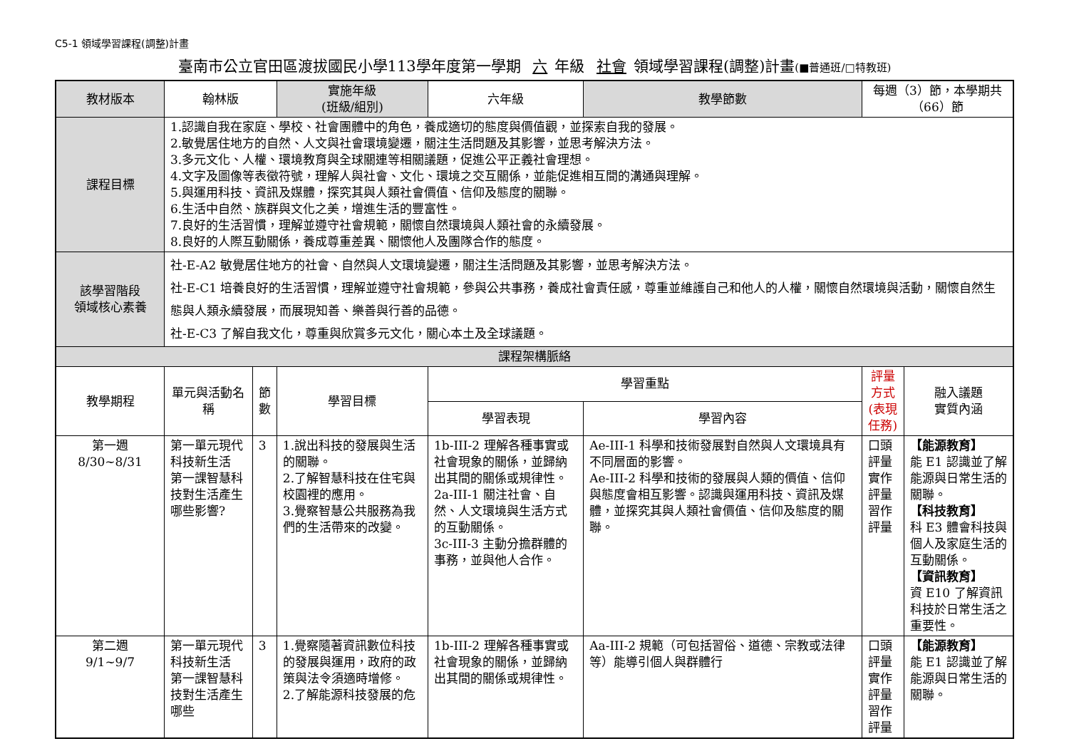C5-1 領域學習課程(調整)計畫
臺南市公立官田區渡拔國民小學113學年度第一學期 六 年級 社會 領域學習課程(調整)計畫(■普通班/□特教班)
| 教材版本 | 翰林版 | | 實施年級 (班級/組別) | 六年級 | 教學節數 | 每週（3）節，本學期共（66）節 | |
| 課程目標 | 1.認識自我在家庭、學校、社會團體中的角色，養成適切的態度與價值觀，並探索自我的發展。 2.敏覺居住地方的自然、人文與社會環境變遷，關注生活問題及其影響，並思考解決方法。 3.多元文化、人權、環境教育與全球關連等相關議題，促進公平正義社會理想。 4.文字及圖像等表徵符號，理解人與社會、文化、環境之交互關係，並能促進相互間的溝通與理解。 5.與運用科技、資訊及媒體，探究其與人類社會價值、信仰及態度的關聯。 6.生活中自然、族群與文化之美，增進生活的豐富性。 7.良好的生活習慣，理解並遵守社會規範，關懷自然環境與人類社會的永續發展。 8.良好的人際互動關係，養成尊重差異、關懷他人及團隊合作的態度。 | | | | | | |
| 該學習階段 領域核心素養 | 社-E-A2 敏覺居住地方的社會、自然與人文環境變遷，關注生活問題及其影響，並思考解決方法。 社-E-C1 培養良好的生活習慣，理解並遵守社會規範，參與公共事務，養成社會責任感，尊重並維護自己和他人的人權，關懷自然環境與活動，關懷自然生態與人類永續發展，而展現知善、樂善與行善的品德。 社-E-C3 了解自我文化，尊重與欣賞多元文化，關心本土及全球議題。 | | | | | | |
| 課程架構脈絡 | | | | | | | |
| 教學期程 | 單元與活動名稱 | 節 數 | 學習目標 | 學習重點 | | 評量方式 (表現任務) | 融入議題 實質內涵 |
| | | | | 學習表現 | 學習內容 | | |
| 第一週 8/30~8/31 | 第一單元現代科技新生活 第一課智慧科技對生活產生哪些影響? | 3 | 1.說出科技的發展與生活的關聯。 2.了解智慧科技在住宅與校園裡的應用。 3.覺察智慧公共服務為我們的生活帶來的改變。 | 1b-III-2 理解各種事實或社會現象的關係，並歸納出其間的關係或規律性。 2a-III-1 關注社會、自然、人文環境與生活方式的互動關係。 3c-III-3 主動分擔群體的事務，並與他人合作。 | Ae-III-1 科學和技術發展對自然與人文環境具有不同層面的影響。 Ae-III-2 科學和技術的發展與人類的價值、信仰與態度會相互影響。認識與運用科技、資訊及媒體，並探究其與人類社會價值、信仰及態度的關聯。 | 口頭評量 實作評量 習作評量 | 【能源教育】 能 E1 認識並了解能源與日常生活的關聯。 【科技教育】 科 E3 體會科技與個人及家庭生活的互動關係。 【資訊教育】 資 E10 了解資訊科技於日常生活之重要性。 |
| 第二週 9/1~9/7 | 第一單元現代科技新生活 第一課智慧科技對生活產生哪些 | 3 | 1.覺察隨著資訊數位科技的發展與運用，政府的政策與法令須適時增修。 2.了解能源科技發展的危 | 1b-III-2 理解各種事實或社會現象的關係，並歸納出其間的關係或規律性。 | Aa-III-2 規範（可包括習俗、道德、宗教或法律等）能導引個人與群體行 | 口頭評量 實作評量 習作評量 | 【能源教育】 能 E1 認識並了解能源與日常生活的關聯。 |